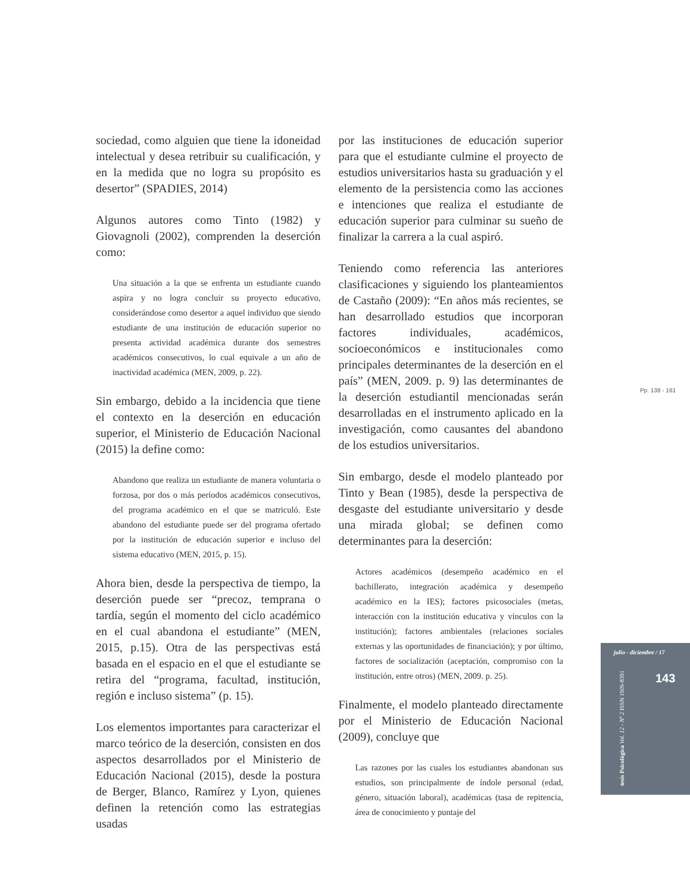sociedad, como alguien que tiene la idoneidad intelectual y desea retribuir su cualificación, y en la medida que no logra su propósito es desertor” (SPADIES, 2014)
Algunos autores como Tinto (1982) y Giovagnoli (2002), comprenden la deserción como:
Una situación a la que se enfrenta un estudiante cuando aspira y no logra concluir su proyecto educativo, considerándose como desertor a aquel individuo que siendo estudiante de una institución de educación superior no presenta actividad académica durante dos semestres académicos consecutivos, lo cual equivale a un año de inactividad académica (MEN, 2009, p. 22).
Sin embargo, debido a la incidencia que tiene el contexto en la deserción en educación superior, el Ministerio de Educación Nacional (2015) la define como:
Abandono que realiza un estudiante de manera voluntaria o forzosa, por dos o más períodos académicos consecutivos, del programa académico en el que se matriculó. Este abandono del estudiante puede ser del programa ofertado por la institución de educación superior e incluso del sistema educativo (MEN, 2015, p. 15).
Ahora bien, desde la perspectiva de tiempo, la deserción puede ser “precoz, temprana o tardía, según el momento del ciclo académico en el cual abandona el estudiante” (MEN, 2015, p.15). Otra de las perspectivas está basada en el espacio en el que el estudiante se retira del “programa, facultad, institución, región e incluso sistema” (p. 15).
Los elementos importantes para caracterizar el marco teórico de la deserción, consisten en dos aspectos desarrollados por el Ministerio de Educación Nacional (2015), desde la postura de Berger, Blanco, Ramírez y Lyon, quienes definen la retención como las estrategias usadas
por las instituciones de educación superior para que el estudiante culmine el proyecto de estudios universitarios hasta su graduación y el elemento de la persistencia como las acciones e intenciones que realiza el estudiante de educación superior para culminar su sueño de finalizar la carrera a la cual aspiró.
Teniendo como referencia las anteriores clasificaciones y siguiendo los planteamientos de Castaño (2009): “En años más recientes, se han desarrollado estudios que incorporan factores individuales, académicos, socioeconómicos e institucionales como principales determinantes de la deserción en el país” (MEN, 2009. p. 9) las determinantes de la deserción estudiantil mencionadas serán desarrolladas en el instrumento aplicado en la investigación, como causantes del abandono de los estudios universitarios.
Sin embargo, desde el modelo planteado por Tinto y Bean (1985), desde la perspectiva de desgaste del estudiante universitario y desde una mirada global; se definen como determinantes para la deserción:
Actores académicos (desempeño académico en el bachillerato, integración académica y desempeño académico en la IES); factores psicosociales (metas, interacción con la institución educativa y vínculos con la institución); factores ambientales (relaciones sociales externas y las oportunidades de financiación); y por último, factores de socialización (aceptación, compromiso con la institución, entre otros) (MEN, 2009. p. 25).
Finalmente, el modelo planteado directamente por el Ministerio de Educación Nacional (2009), concluye que
Las razones por las cuales los estudiantes abandonan sus estudios, son principalmente de índole personal (edad, género, situación laboral), académicas (tasa de repitencia, área de conocimiento y puntaje del
Pp. 138 - 161
julio - diciembre / 17
143
tesis Psicológica Vol. 12 - Nº 2 ISSN 1909-8391